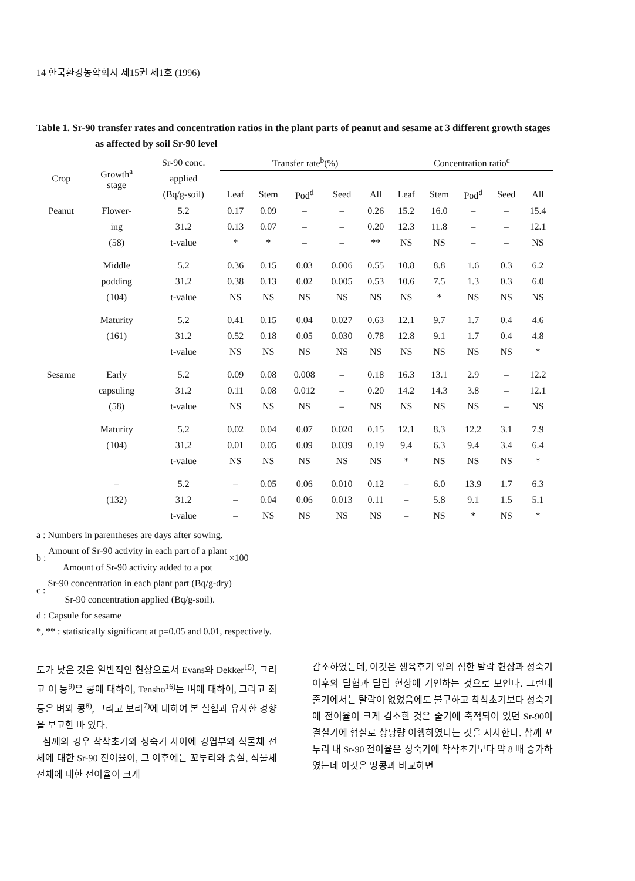14 한국환경농학회지 제15권 제1호 (1996)
Table 1. Sr-90 transfer rates and concentration ratios in the plant parts of peanut and sesame at 3 different growth stages as affected by soil Sr-90 level
| Crop | Growth<sup>a</sup> stage | Sr-90 conc. | Transfer rate<sup>b</sup>(%) | | | | | Concentration ratio<sup>c</sup> | | | | |
| --- | --- | --- | --- | --- | --- | --- | --- | --- | --- | --- | --- | --- |
| | | applied | | | | | | | | | | |
| | | (Bq/g-soil) | Leaf | Stem | Pod<sup>d</sup> | Seed | All | Leaf | Stem | Pod<sup>d</sup> | Seed | All |
| Peanut | Flower- | 5.2 | 0.17 | 0.09 | – | – | 0.26 | 15.2 | 16.0 | – | – | 15.4 |
| | ing | 31.2 | 0.13 | 0.07 | – | – | 0.20 | 12.3 | 11.8 | – | – | 12.1 |
| | (58) | t-value | * | * | – | – | ** | NS | NS | – | – | NS |
| | Middle | 5.2 | 0.36 | 0.15 | 0.03 | 0.006 | 0.55 | 10.8 | 8.8 | 1.6 | 0.3 | 6.2 |
| | podding | 31.2 | 0.38 | 0.13 | 0.02 | 0.005 | 0.53 | 10.6 | 7.5 | 1.3 | 0.3 | 6.0 |
| | (104) | t-value | NS | NS | NS | NS | NS | NS | * | NS | NS | NS |
| | Maturity | 5.2 | 0.41 | 0.15 | 0.04 | 0.027 | 0.63 | 12.1 | 9.7 | 1.7 | 0.4 | 4.6 |
| | (161) | 31.2 | 0.52 | 0.18 | 0.05 | 0.030 | 0.78 | 12.8 | 9.1 | 1.7 | 0.4 | 4.8 |
| | | t-value | NS | NS | NS | NS | NS | NS | NS | NS | NS | * |
| Sesame | Early | 5.2 | 0.09 | 0.08 | 0.008 | – | 0.18 | 16.3 | 13.1 | 2.9 | – | 12.2 |
| | capsuling | 31.2 | 0.11 | 0.08 | 0.012 | – | 0.20 | 14.2 | 14.3 | 3.8 | – | 12.1 |
| | (58) | t-value | NS | NS | NS | – | NS | NS | NS | NS | – | NS |
| | Maturity | 5.2 | 0.02 | 0.04 | 0.07 | 0.020 | 0.15 | 12.1 | 8.3 | 12.2 | 3.1 | 7.9 |
| | (104) | 31.2 | 0.01 | 0.05 | 0.09 | 0.039 | 0.19 | 9.4 | 6.3 | 9.4 | 3.4 | 6.4 |
| | | t-value | NS | NS | NS | NS | NS | * | NS | NS | NS | * |
| | – | 5.2 | – | 0.05 | 0.06 | 0.010 | 0.12 | – | 6.0 | 13.9 | 1.7 | 6.3 |
| | (132) | 31.2 | – | 0.04 | 0.06 | 0.013 | 0.11 | – | 5.8 | 9.1 | 1.5 | 5.1 |
| | | t-value | – | NS | NS | NS | NS | – | NS | * | NS | * |
a : Numbers in parentheses are days after sowing.
b : Amount of Sr-90 activity in each part of a plant Amount of Sr-90 activity added to a pot ×100
c : Sr-90 concentration in each plant part (Bq/g-dry) Sr-90 concentration applied (Bq/g-soil).
d : Capsule for sesame
*, ** : statistically significant at p=0.05 and 0.01, respectively.
도가 낮은 것은 일반적인 현상으로서 Evans와 Dekker<sup>15)</sup>, 그리고 이 등<sup>9)</sup>은 콩에 대하여, Tensho<sup>16)</sup>는 벼에 대하여, 그리고 최 등은 벼와 콩<sup>8)</sup>, 그리고 보리<sup>7)</sup>에 대하여 본 실험과 유사한 경향을 보고한 바 있다.
참깨의 경우 착삭초기와 성숙기 사이에 경엽부와 식물체 전체에 대한 Sr-90 전이율이, 그 이후에는 꼬투리와 종실, 식물체 전체에 대한 전이율이 크게
감소하였는데, 이것은 생육후기 잎의 심한 탈락 현상과 성숙기 이후의 탈협과 탈립 현상에 기인하는 것으로 보인다. 그런데 줄기에서는 탈락이 없었음에도 불구하고 착삭초기보다 성숙기에 전이율이 크게 감소한 것은 줄기에 축적되어 있던 Sr-90이 결실기에 협실로 상당량 이행하였다는 것을 시사한다. 참깨 꼬투리 내 Sr-90 전이율은 성숙기에 착삭초기보다 약 8 배 증가하였는데 이것은 땅콩과 비교하면